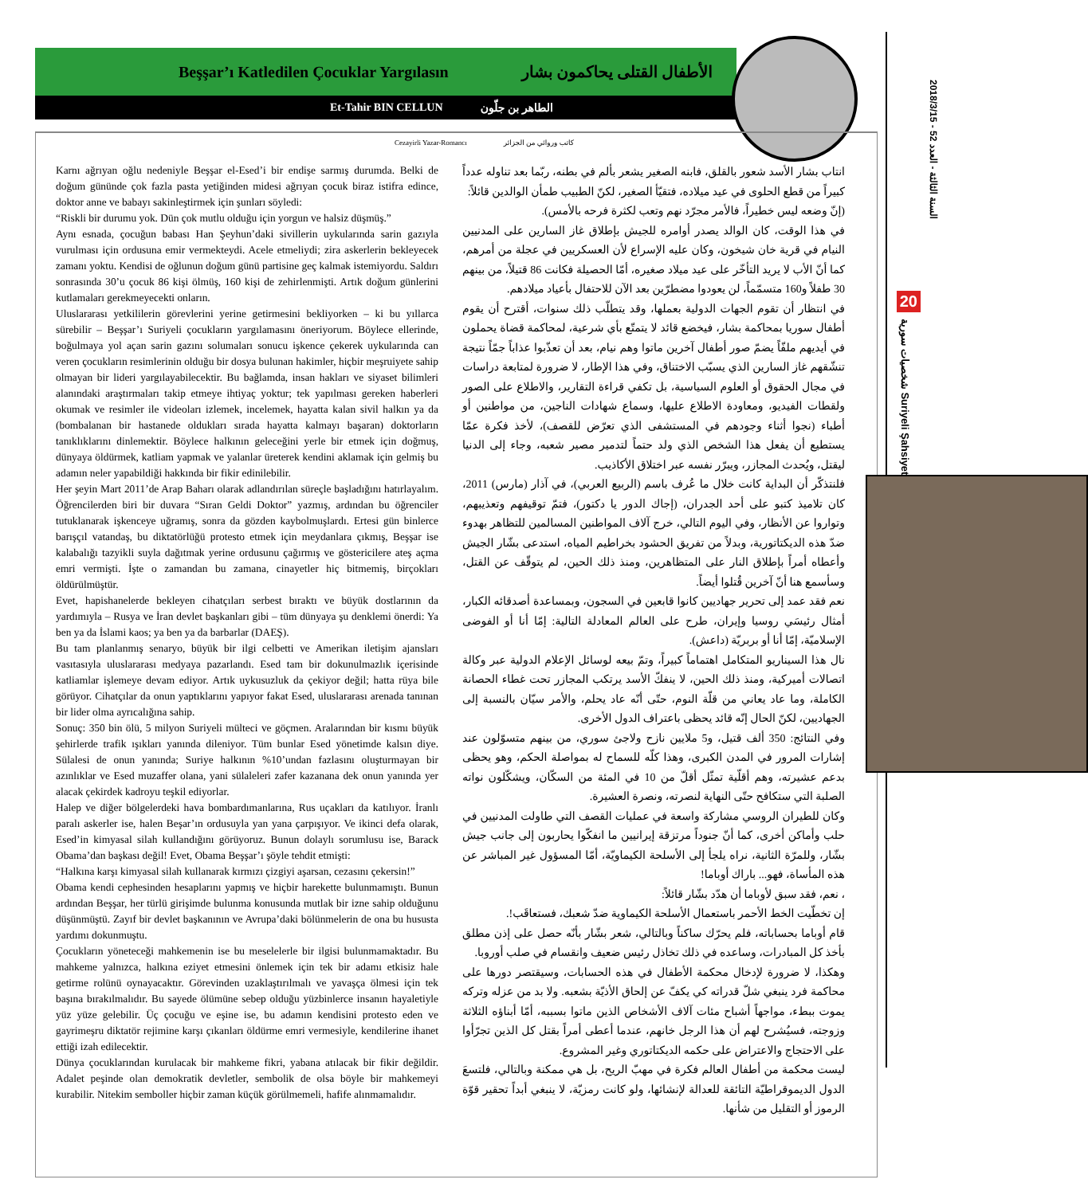2018/3/15 - 52 السنة الثالثة - العدد
20
شخصيات سورية Suriyeli Şahsiyetler
Beşşar’ı Katledilen Çocuklar Yargılasın الأطفال القتلى يحاكمون بشار
Et-Tahir BIN CELLUN الطاهر بن جلّون
Cezayirli Yazar-Romancı كاتب وروائي من الجزائر
Karnı ağrıyan oğlu nedeniyle Beşşar el-Esed’i bir endişe sarmış durumda. Belki de doğum gününde çok fazla pasta yetiğinden midesi ağrıyan çocuk biraz istifra edince, doktor anne ve babayı sakinleştirmek için şunları söyledi:
“Riskli bir durumu yok. Dün çok mutlu olduğu için yorgun ve halsiz düşmüş.”
Aynı esnada, çocuğun babası Han Şeyhun’daki sivillerin uykularında sarin gazıyla vurulması için ordusuna emir vermekteydi. Acele etmeliydi; zira askerlerin bekleyecek zamanı yoktu. Kendisi de oğlunun doğum günü partisine geç kalmak istemiyordu. Saldırı sonrasında 30’u çocuk 86 kişi ölmüş, 160 kişi de zehirlenmişti. Artık doğum günlerini kutlamaları gerekmeyecekti onların.
Uluslararası yetkililerin görevlerini yerine getirmesini bekliyorken – ki bu yıllarca sürebilir – Beşşar’ı Suriyeli çocukların yargılamasını öneriyorum. Böylece ellerinde, boğulmaya yol açan sarin gazını solumaları sonucu işkence çekerek uykularında can veren çocukların resimlerinin olduğu bir dosya bulunan hakimler, hiçbir meşruiyete sahip olmayan bir lideri yargılayabilecektir. Bu bağlamda, insan hakları ve siyaset bilimleri alanındaki araştırmaları takip etmeye ihtiyaç yoktur; tek yapılması gereken haberleri okumak ve resimler ile videoları izlemek, incelemek, hayatta kalan sivil halkın ya da (bombalanan bir hastanede oldukları sırada hayatta kalmayı başaran) doktorların tanıklıklarını dinlemektir. Böylece halkının geleceğini yerle bir etmek için doğmuş, dünyaya öldürmek, katliam yapmak ve yalanlar üreterek kendini aklamak için gelmiş bu adamın neler yapabildiği hakkında bir fikir edinilebilir.
Her şeyin Mart 2011’de Arap Baharı olarak adlandırılan süreçle başladığını hatırlayalım. Öğrencilerden biri bir duvara “Sıran Geldi Doktor” yazmış, ardından bu öğrenciler tutuklanarak işkenceye uğramış, sonra da gözden kaybolmuşlardı. Ertesi gün binlerce barışçıl vatandaş, bu diktatörlüğü protesto etmek için meydanlara çıkmış, Beşşar ise kalabalığı tazyikli suyla dağıtmak yerine ordusunu çağırmış ve göstericilere ateş açma emri vermişti. İşte o zamandan bu zamana, cinayetler hiç bitmemiş, birçokları öldürülmüştür.
Evet, hapishanelerde bekleyen cihatçıları serbest bıraktı ve büyük dostlarının da yardımıyla – Rusya ve İran devlet başkanları gibi – tüm dünyaya şu denklemi önerdi: Ya ben ya da İslami kaos; ya ben ya da barbarlar (DAEŞ).
Bu tam planlanmış senaryo, büyük bir ilgi celbetti ve Amerikan iletişim ajansları vasıtasıyla uluslararası medyaya pazarlandı. Esed tam bir dokunulmazlık içerisinde katliamlar işlemeye devam ediyor. Artık uykusuzluk da çekiyor değil; hatta rüya bile görüyor. Cihatçılar da onun yaptıklarını yapıyor fakat Esed, uluslararası arenada tanınan bir lider olma ayrıcalığına sahip.
Sonuç: 350 bin ölü, 5 milyon Suriyeli mülteci ve göçmen. Aralarından bir kısmı büyük şehirlerde trafik ışıkları yanında dileniyor. Tüm bunlar Esed yönetimde kalsın diye. Sülalesi de onun yanında; Suriye halkının %10’undan fazlasını oluşturmayan bir azınlıklar ve Esed muzaffer olana, yani sülaleleri zafer kazanana dek onun yanında yer alacak çekirdek kadroyu teşkil ediyorlar.
Halep ve diğer bölgelerdeki hava bombardımanlarına, Rus uçakları da katılıyor. İranlı paralı askerler ise, halen Beşar’ın ordusuyla yan yana çarpışıyor. Ve ikinci defa olarak, Esed’in kimyasal silah kullandığını görüyoruz. Bunun dolaylı sorumlusu ise, Barack Obama’dan başkası değil! Evet, Obama Beşşar’ı şöyle tehdit etmişti:
“Halkına karşı kimyasal silah kullanarak kırmızı çizgiyi aşarsan, cezasını çekersin!”
Obama kendi cephesinden hesaplarını yapmış ve hiçbir harekette bulunmamıştı. Bunun ardından Beşşar, her türlü girişimde bulunma konusunda mutlak bir izne sahip olduğunu düşünmüştü. Zayıf bir devlet başkanının ve Avrupa’daki bölünmelerin de ona bu hususta yardımı dokunmuştu.
Çocukların yöneteceği mahkemenin ise bu meselelerle bir ilgisi bulunmamaktadır. Bu mahkeme yalnızca, halkına eziyet etmesini önlemek için tek bir adamı etkisiz hale getirme rolünü oynayacaktır. Görevinden uzaklaştırılmalı ve yavaşça ölmesi için tek başına bırakılmalıdır. Bu sayede ölümüne sebep olduğu yüzbinlerce insanın hayaletiyle yüz yüze gelebilir. Üç çocuğu ve eşine ise, bu adamın kendisini protesto eden ve gayrimeşru diktatör rejimine karşı çıkanları öldürme emri vermesiyle, kendilerine ihanet ettiği izah edilecektir.
Dünya çocuklarından kurulacak bir mahkeme fikri, yabana atılacak bir fikir değildir. Adalet peşinde olan demokratik devletler, sembolik de olsa böyle bir mahkemeyi kurabilir. Nitekim semboller hiçbir zaman küçük görülmemeli, hafife alınmamalıdır.
انتاب بشار الأسد شعور بالقلق، فابنه الصغير يشعر بألم في بطنه، ربّما بعد تناوله عدداً كبيراً من قطع الحلوى في عيد ميلاده، فتقيّأ الصغير، لكنّ الطبيب طمأن الوالدين قائلاً:
(إنّ وضعه ليس خطيراً، فالأمر مجرّد نهم وتعب لكثرة فرحه بالأمس).
في هذا الوقت، كان الوالد يصدر أوامره للجيش بإطلاق غاز السارين على المدنيين النيام في قرية خان شيخون، وكان عليه الإسراع لأن العسكريين في عجلة من أمرهم، كما أنّ الأب لا يريد التأخّر على عيد ميلاد صغيره، أمّا الحصيلة فكانت 86 قتيلاً، من بينهم 30 طفلاً و160 متسمّماً، لن يعودوا مضطرّين بعد الآن للاحتفال بأعياد ميلادهم.
في انتظار أن تقوم الجهات الدولية بعملها، وقد يتطلّب ذلك سنوات، أقترح أن يقوم أطفال سوريا بمحاكمة بشار، فيخضع قائد لا يتمتّع بأي شرعية، لمحاكمة قضاة يحملون في أيديهم ملفّاً يضمّ صور أطفال آخرين ماتوا وهم نيام، بعد أن تعذّبوا عذاباً جمّاً نتيجة تنشّقهم غاز السارين الذي يسبّب الاختناق، وفي هذا الإطار، لا ضرورة لمتابعة دراسات في مجال الحقوق أو العلوم السياسية، بل تكفي قراءة التقارير، والاطلاع على الصور ولقطات الفيديو، ومعاودة الاطلاع عليها، وسماع شهادات الناجين، من مواطنين أو أطباء (نجوا أثناء وجودهم في المستشفى الذي تعرّض للقصف)، لأخذ فكرة عمّا يستطيع أن يفعل هذا الشخص الذي ولد حتماً لتدمير مصير شعبه، وجاء إلى الدنيا ليقتل، ويُحدث المجازر، ويبرّر نفسه عبر اختلاق الأكاذيب.
فلنتذكّر أن البداية كانت خلال ما عُرف باسم (الربيع العربي)، في آذار (مارس) 2011، كان تلاميذ كتبو على أحد الجدران، (إجاك الدور يا دكتور)، فتمّ توقيفهم وتعذيبهم، وتواروا عن الأنظار، وفي اليوم التالي، خرج آلاف المواطنين المسالمين للتظاهر بهدوء ضدّ هذه الديكتاتورية، وبدلاً من تفريق الحشود بخراطيم المياه، استدعى بشّار الجيش وأعطاه أمراً بإطلاق النار على المتظاهرين، ومنذ ذلك الحين، لم يتوقّف عن القتل، وسأسمع هنا أنّ آخرين قُتلوا أيضاً.
نعم فقد عمد إلى تحرير جهاديين كانوا قابعين في السجون، وبمساعدة أصدقائه الكبار، أمثال رئيسَي روسيا وإيران، طرح على العالم المعادلة التالية: إمّا أنا أو الفوضى الإسلاميّة، إمّا أنا أو بربريّة (داعش).
نال هذا السيناريو المتكامل اهتماماً كبيراً، وتمّ بيعه لوسائل الإعلام الدولية عبر وكالة اتصالات أميركية، ومنذ ذلك الحين، لا ينفكّ الأسد يرتكب المجازر تحت غطاء الحصانة الكاملة، وما عاد يعاني من قلّة النوم، حتّى أنّه عاد يحلم، والأمر سيّان بالنسبة إلى الجهاديين، لكنّ الحال إنّه قائد يحظى باعتراف الدول الأخرى.
وفي النتائج: 350 ألف قتيل، و5 ملايين نازح ولاجئ سوري، من بينهم متسوّلون عند إشارات المرور في المدن الكبرى، وهذا كلّه للسماح له بمواصلة الحكم، وهو يحظى بدعم عشيرته، وهم أقلّية تمثّل أقلّ من 10 في المئة من السكّان، ويشكّلون نواته الصلبة التي ستكافح حتّى النهاية لنصرته، ونصرة العشيرة.
وكان للطيران الروسي مشاركة واسعة في عمليات القصف التي طاولت المدنيين في حلب وأماكن أخرى، كما أنّ جنوداً مرتزقة إيرانيين ما انفكّوا يحاربون إلى جانب جيش بشّار، وللمرّة الثانية، نراه يلجأ إلى الأسلحة الكيماويّة، أمّا المسؤول غير المباشر عن هذه المأساة، فهو... باراك أوباما!
، نعم، فقد سبق لأوباما أن هدّد بشّار قائلاً:
إن تخطّيت الخط الأحمر باستعمال الأسلحة الكيماوية ضدّ شعبك، فستعاقَب!.
قام أوباما بحساباته، فلم يحرّك ساكناً وبالتالي، شعر بشّار بأنّه حصل على إذن مطلق بأخذ كل المبادرات، وساعده في ذلك تخاذل رئيس ضعيف وانقسام في صلب أوروبا.
وهكذا، لا ضرورة لإدخال محكمة الأطفال في هذه الحسابات، وسيقتصر دورها على محاكمة فرد ينبغي شلّ قدراته كي يكفّ عن إلحاق الأذيّة بشعبه. ولا بد من عزله وتركه يموت ببطء، مواجهاً أشباح مئات آلاف الأشخاص الذين ماتوا بسببه، أمّا أبناؤه الثلاثة وزوجته، فسيُشرح لهم أن هذا الرجل خانهم، عندما أعطى أمراً بقتل كل الذين تجرّأوا على الاحتجاج والاعتراض على حكمه الديكتاتوري وغير المشروع.
ليست محكمة من أطفال العالم فكرة في مهبّ الريح، بل هي ممكنة وبالتالي، فلتسعَ الدول الديموقراطيّة التائقة للعدالة لإنشائها، ولو كانت رمزيّة، لا ينبغي أبداً تحقير قوّة الرموز أو التقليل من شأنها.